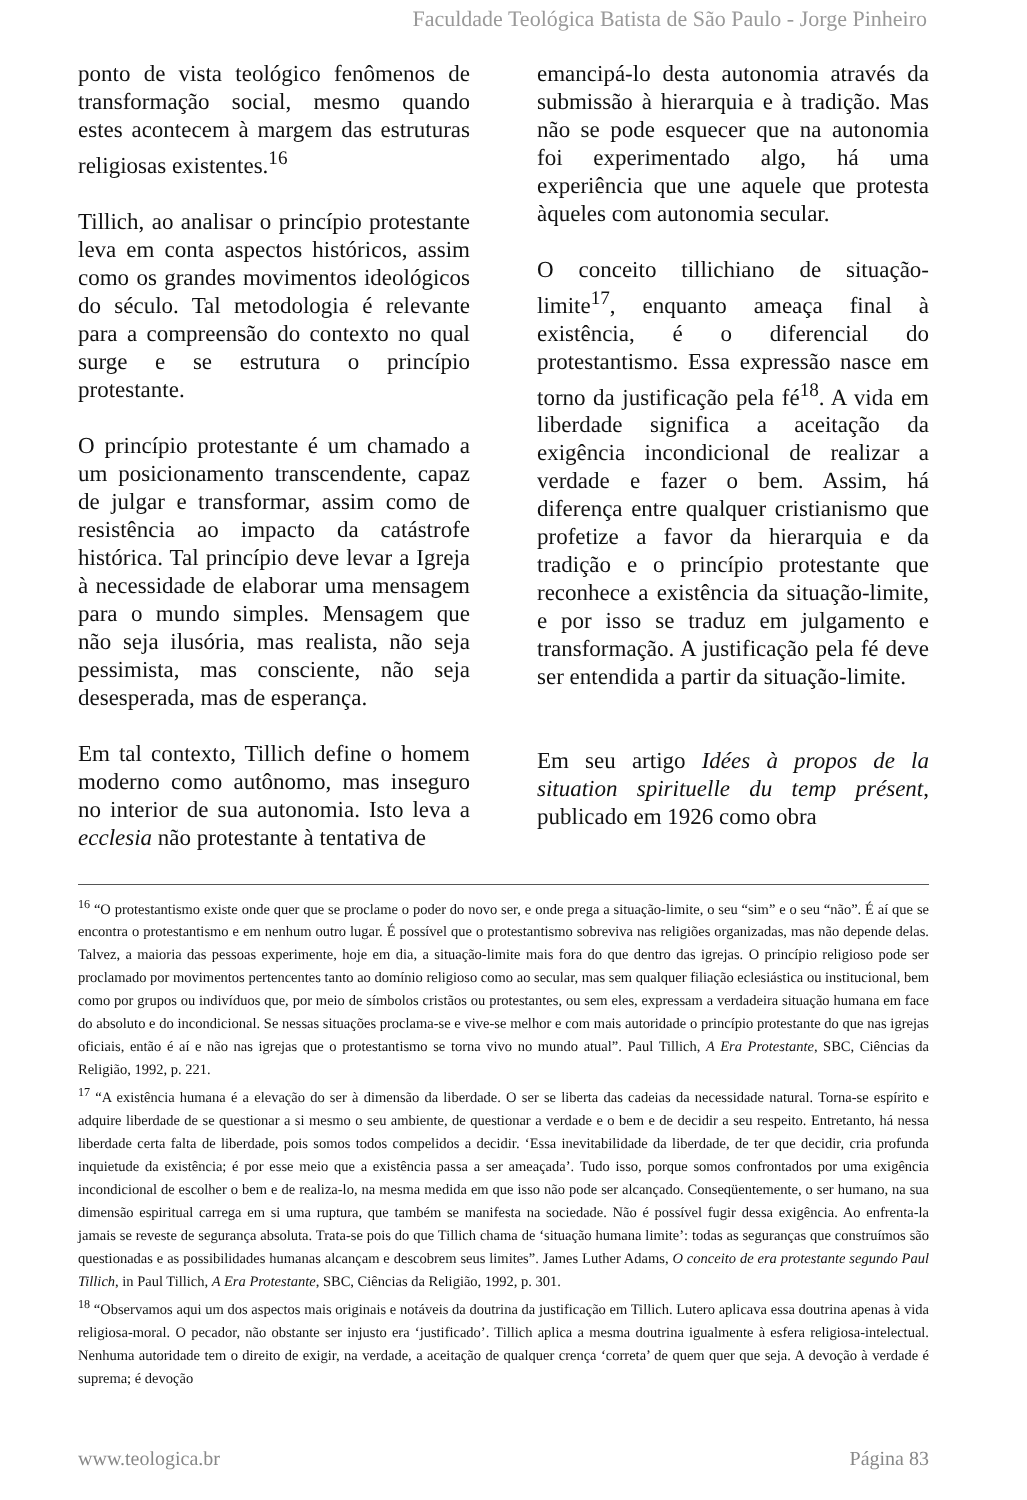Faculdade Teológica Batista de São Paulo - Jorge Pinheiro
ponto de vista teológico fenômenos de transformação social, mesmo quando estes acontecem à margem das estruturas religiosas existentes.<sup>16</sup>
Tillich, ao analisar o princípio protestante leva em conta aspectos históricos, assim como os grandes movimentos ideológicos do século. Tal metodologia é relevante para a compreensão do contexto no qual surge e se estrutura o princípio protestante.
O princípio protestante é um chamado a um posicionamento transcendente, capaz de julgar e transformar, assim como de resistência ao impacto da catástrofe histórica. Tal princípio deve levar a Igreja à necessidade de elaborar uma mensagem para o mundo simples. Mensagem que não seja ilusória, mas realista, não seja pessimista, mas consciente, não seja desesperada, mas de esperança.
Em tal contexto, Tillich define o homem moderno como autônomo, mas inseguro no interior de sua autonomia. Isto leva a ecclesia não protestante à tentativa de
emancipá-lo desta autonomia através da submissão à hierarquia e à tradição. Mas não se pode esquecer que na autonomia foi experimentado algo, há uma experiência que une aquele que protesta àqueles com autonomia secular.
O conceito tillichiano de situação-limite<sup>17</sup>, enquanto ameaça final à existência, é o diferencial do protestantismo. Essa expressão nasce em torno da justificação pela fé<sup>18</sup>. A vida em liberdade significa a aceitação da exigência incondicional de realizar a verdade e fazer o bem. Assim, há diferença entre qualquer cristianismo que profetize a favor da hierarquia e da tradição e o princípio protestante que reconhece a existência da situação-limite, e por isso se traduz em julgamento e transformação. A justificação pela fé deve ser entendida a partir da situação-limite.
Em seu artigo Idées à propos de la situation spirituelle du temp présent, publicado em 1926 como obra
<sup>16</sup> “O protestantismo existe onde quer que se proclame o poder do novo ser, e onde prega a situação-limite, o seu “sim” e o seu “não”. É aí que se encontra o protestantismo e em nenhum outro lugar. É possível que o protestantismo sobreviva nas religiões organizadas, mas não depende delas. Talvez, a maioria das pessoas experimente, hoje em dia, a situação-limite mais fora do que dentro das igrejas. O princípio religioso pode ser proclamado por movimentos pertencentes tanto ao domínio religioso como ao secular, mas sem qualquer filiação eclesiástica ou institucional, bem como por grupos ou indivíduos que, por meio de símbolos cristãos ou protestantes, ou sem eles, expressam a verdadeira situação humana em face do absoluto e do incondicional. Se nessas situações proclama-se e vive-se melhor e com mais autoridade o princípio protestante do que nas igrejas oficiais, então é aí e não nas igrejas que o protestantismo se torna vivo no mundo atual”. Paul Tillich, A Era Protestante, SBC, Ciências da Religião, 1992, p. 221.
<sup>17</sup> “A existência humana é a elevação do ser à dimensão da liberdade. O ser se liberta das cadeias da necessidade natural. Torna-se espírito e adquire liberdade de se questionar a si mesmo o seu ambiente, de questionar a verdade e o bem e de decidir a seu respeito. Entretanto, há nessa liberdade certa falta de liberdade, pois somos todos compelidos a decidir. ‘Essa inevitabilidade da liberdade, de ter que decidir, cria profunda inquietude da existência; é por esse meio que a existência passa a ser ameaçada’. Tudo isso, porque somos confrontados por uma exigência incondicional de escolher o bem e de realiza-lo, na mesma medida em que isso não pode ser alcançado. Conseqüentemente, o ser humano, na sua dimensão espiritual carrega em si uma ruptura, que também se manifesta na sociedade. Não é possível fugir dessa exigência. Ao enfrenta-la jamais se reveste de segurança absoluta. Trata-se pois do que Tillich chama de ‘situação humana limite’: todas as seguranças que construímos são questionadas e as possibilidades humanas alcançam e descobrem seus limites”. James Luther Adams, O conceito de era protestante segundo Paul Tillich, in Paul Tillich, A Era Protestante, SBC, Ciências da Religião, 1992, p. 301.
<sup>18</sup> “Observamos aqui um dos aspectos mais originais e notáveis da doutrina da justificação em Tillich. Lutero aplicava essa doutrina apenas à vida religiosa-moral. O pecador, não obstante ser injusto era ‘justificado’. Tillich aplica a mesma doutrina igualmente à esfera religiosa-intelectual. Nenhuma autoridade tem o direito de exigir, na verdade, a aceitação de qualquer crença ‘correta’ de quem quer que seja. A devoção à verdade é suprema; é devoção
www.teologica.br Página 83